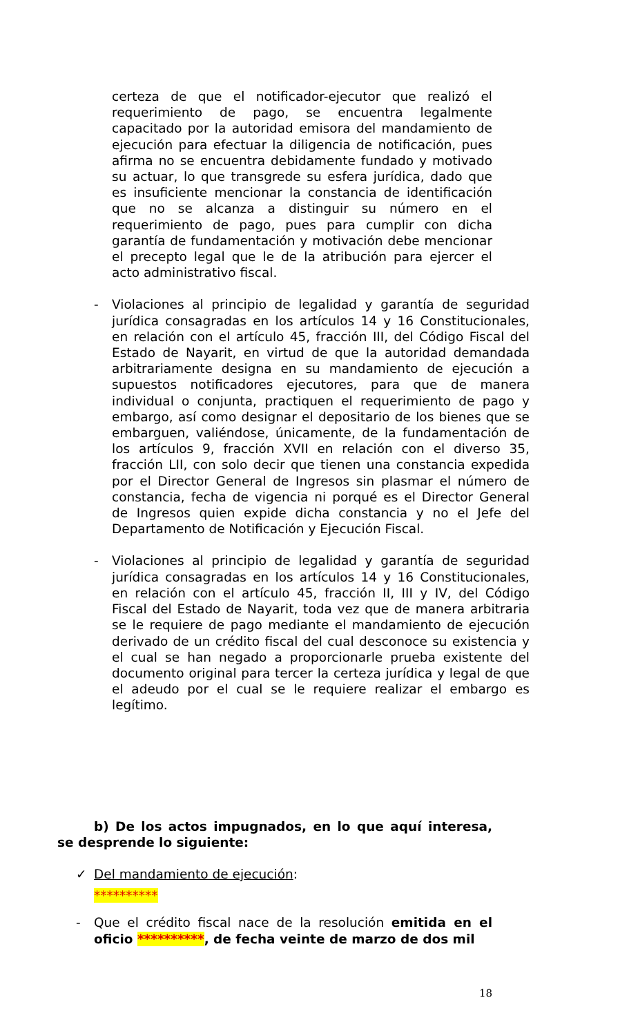certeza de que el notificador-ejecutor que realizó el requerimiento de pago, se encuentra legalmente capacitado por la autoridad emisora del mandamiento de ejecución para efectuar la diligencia de notificación, pues afirma no se encuentra debidamente fundado y motivado su actuar, lo que transgrede su esfera jurídica, dado que es insuficiente mencionar la constancia de identificación que no se alcanza a distinguir su número en el requerimiento de pago, pues para cumplir con dicha garantía de fundamentación y motivación debe mencionar el precepto legal que le de la atribución para ejercer el acto administrativo fiscal.
- Violaciones al principio de legalidad y garantía de seguridad jurídica consagradas en los artículos 14 y 16 Constitucionales, en relación con el artículo 45, fracción III, del Código Fiscal del Estado de Nayarit, en virtud de que la autoridad demandada arbitrariamente designa en su mandamiento de ejecución a supuestos notificadores ejecutores, para que de manera individual o conjunta, practiquen el requerimiento de pago y embargo, así como designar el depositario de los bienes que se embarguen, valiéndose, únicamente, de la fundamentación de los artículos 9, fracción XVII en relación con el diverso 35, fracción LII, con solo decir que tienen una constancia expedida por el Director General de Ingresos sin plasmar el número de constancia, fecha de vigencia ni porqué es el Director General de Ingresos quien expide dicha constancia y no el Jefe del Departamento de Notificación y Ejecución Fiscal.
- Violaciones al principio de legalidad y garantía de seguridad jurídica consagradas en los artículos 14 y 16 Constitucionales, en relación con el artículo 45, fracción II, III y IV, del Código Fiscal del Estado de Nayarit, toda vez que de manera arbitraria se le requiere de pago mediante el mandamiento de ejecución derivado de un crédito fiscal del cual desconoce su existencia y el cual se han negado a proporcionarle prueba existente del documento original para tercer la certeza jurídica y legal de que el adeudo por el cual se le requiere realizar el embargo es legítimo.
b) De los actos impugnados, en lo que aquí interesa, se desprende lo siguiente:
✓ Del mandamiento de ejecución:
**********
- Que el crédito fiscal nace de la resolución emitida en el oficio **********, de fecha veinte de marzo de dos mil
18